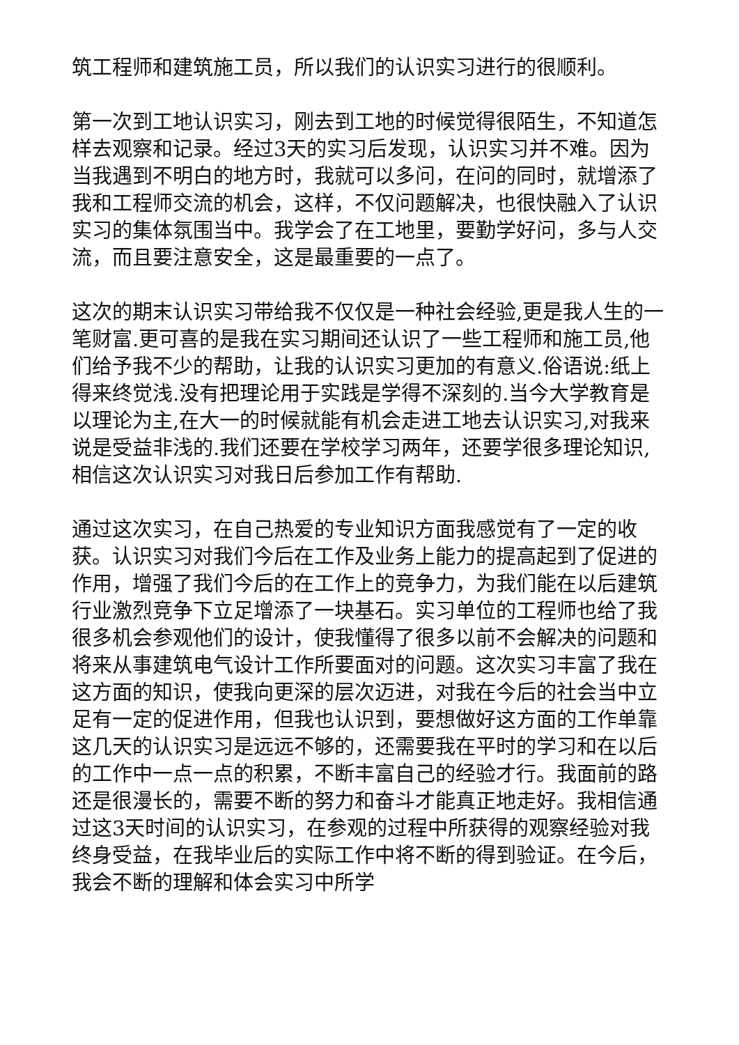筑工程师和建筑施工员，所以我们的认识实习进行的很顺利。
第一次到工地认识实习，刚去到工地的时候觉得很陌生，不知道怎样去观察和记录。经过3天的实习后发现，认识实习并不难。因为当我遇到不明白的地方时，我就可以多问，在问的同时，就增添了我和工程师交流的机会，这样，不仅问题解决，也很快融入了认识实习的集体氛围当中。我学会了在工地里，要勤学好问，多与人交流，而且要注意安全，这是最重要的一点了。
这次的期末认识实习带给我不仅仅是一种社会经验,更是我人生的一笔财富.更可喜的是我在实习期间还认识了一些工程师和施工员,他们给予我不少的帮助，让我的认识实习更加的有意义.俗语说:纸上得来终觉浅.没有把理论用于实践是学得不深刻的.当今大学教育是以理论为主,在大一的时候就能有机会走进工地去认识实习,对我来说是受益非浅的.我们还要在学校学习两年，还要学很多理论知识,相信这次认识实习对我日后参加工作有帮助.
通过这次实习，在自己热爱的专业知识方面我感觉有了一定的收获。认识实习对我们今后在工作及业务上能力的提高起到了促进的作用，增强了我们今后的在工作上的竞争力，为我们能在以后建筑行业激烈竞争下立足增添了一块基石。实习单位的工程师也给了我很多机会参观他们的设计，使我懂得了很多以前不会解决的问题和将来从事建筑电气设计工作所要面对的问题。这次实习丰富了我在这方面的知识，使我向更深的层次迈进，对我在今后的社会当中立足有一定的促进作用，但我也认识到，要想做好这方面的工作单靠这几天的认识实习是远远不够的，还需要我在平时的学习和在以后的工作中一点一点的积累，不断丰富自己的经验才行。我面前的路还是很漫长的，需要不断的努力和奋斗才能真正地走好。我相信通过这3天时间的认识实习，在参观的过程中所获得的观察经验对我终身受益，在我毕业后的实际工作中将不断的得到验证。在今后，我会不断的理解和体会实习中所学